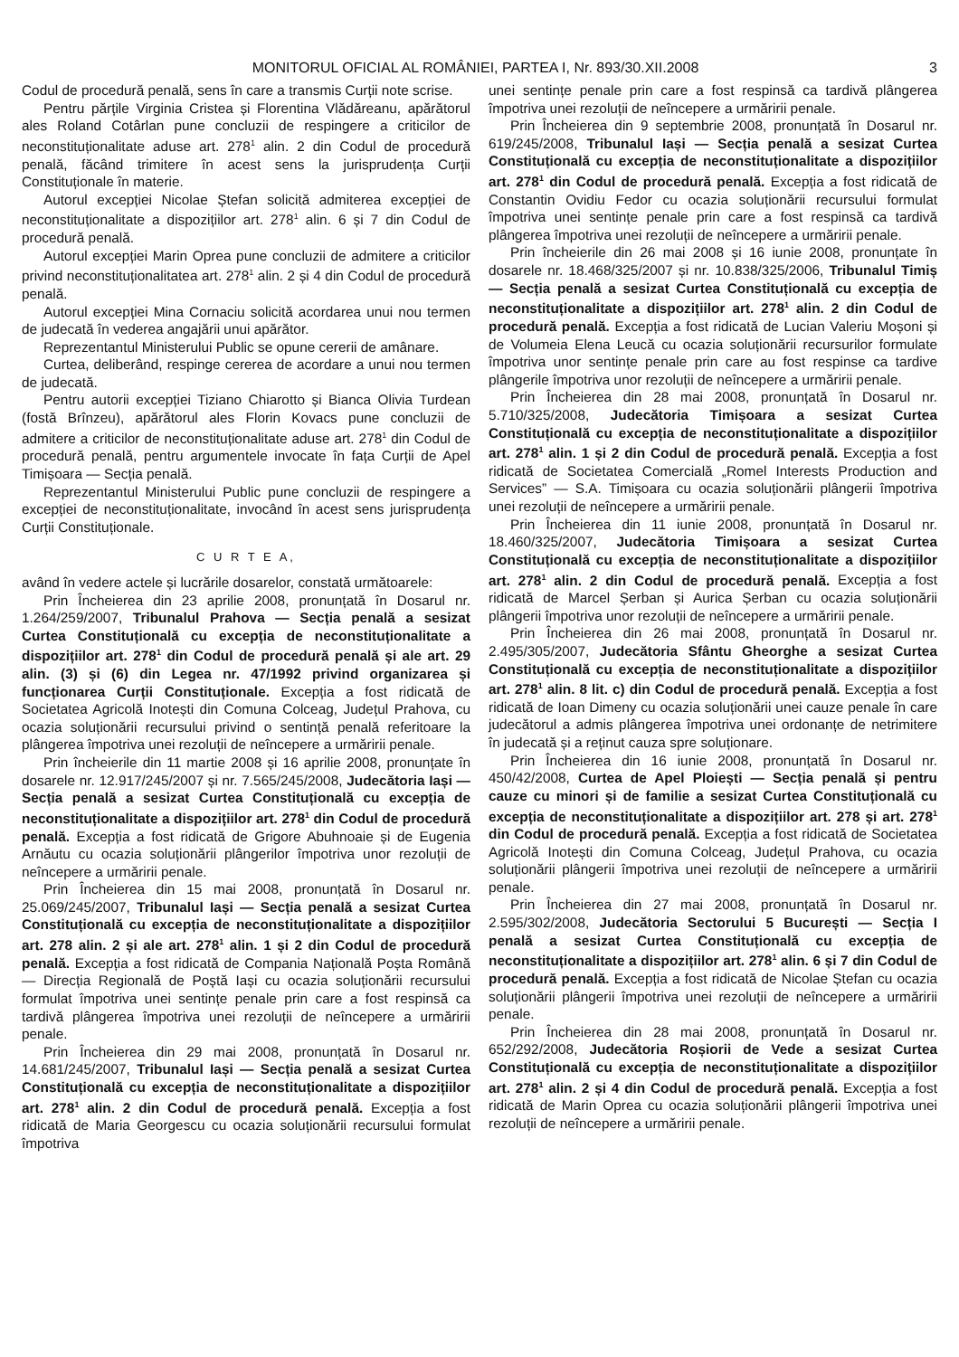MONITORUL OFICIAL AL ROMÂNIEI, PARTEA I, Nr. 893/30.XII.2008 3
Codul de procedură penală, sens în care a transmis Curții note scrise.
Pentru părțile Virginia Cristea și Florentina Vlădăreanu, apărătorul ales Roland Cotârlan pune concluzii de respingere a criticilor de neconstituționalitate aduse art. 278<sup>1</sup> alin. 2 din Codul de procedură penală, făcând trimitere în acest sens la jurisprudența Curții Constituționale în materie.
Autorul excepției Nicolae Ștefan solicită admiterea excepției de neconstituționalitate a dispozițiilor art. 278<sup>1</sup> alin. 6 și 7 din Codul de procedură penală.
Autorul excepției Marin Oprea pune concluzii de admitere a criticilor privind neconstituționalitatea art. 278<sup>1</sup> alin. 2 și 4 din Codul de procedură penală.
Autorul excepției Mina Cornaciu solicită acordarea unui nou termen de judecată în vederea angajării unui apărător.
Reprezentantul Ministerului Public se opune cererii de amânare.
Curtea, deliberând, respinge cererea de acordare a unui nou termen de judecată.
Pentru autorii excepției Tiziano Chiarotto și Bianca Olivia Turdean (fostă Brînzeu), apărătorul ales Florin Kovacs pune concluzii de admitere a criticilor de neconstituționalitate aduse art. 278<sup>1</sup> din Codul de procedură penală, pentru argumentele invocate în fața Curții de Apel Timișoara — Secția penală.
Reprezentantul Ministerului Public pune concluzii de respingere a excepției de neconstituționalitate, invocând în acest sens jurisprudența Curții Constituționale.
C U R T E A,
având în vedere actele și lucrările dosarelor, constată următoarele:
Prin Încheierea din 23 aprilie 2008, pronunțată în Dosarul nr. 1.264/259/2007, Tribunalul Prahova — Secția penală a sesizat Curtea Constituțională cu excepția de neconstituționalitate a dispozițiilor art. 278<sup>1</sup> din Codul de procedură penală și ale art. 29 alin. (3) și (6) din Legea nr. 47/1992 privind organizarea și funcționarea Curții Constituționale. Excepția a fost ridicată de Societatea Agricolă Inotești din Comuna Colceag, Județul Prahova, cu ocazia soluționării recursului privind o sentință penală referitoare la plângerea împotriva unei rezoluții de neîncepere a urmăririi penale.
Prin încheierile din 11 martie 2008 și 16 aprilie 2008, pronunțate în dosarele nr. 12.917/245/2007 și nr. 7.565/245/2008, Judecătoria Iași — Secția penală a sesizat Curtea Constituțională cu excepția de neconstituționalitate a dispozițiilor art. 278<sup>1</sup> din Codul de procedură penală. Excepția a fost ridicată de Grigore Abuhnoaie și de Eugenia Arnăutu cu ocazia soluționării plângerilor împotriva unor rezoluții de neîncepere a urmăririi penale.
Prin Încheierea din 15 mai 2008, pronunțată în Dosarul nr. 25.069/245/2007, Tribunalul Iași — Secția penală a sesizat Curtea Constituțională cu excepția de neconstituționalitate a dispozițiilor art. 278 alin. 2 și ale art. 278<sup>1</sup> alin. 1 și 2 din Codul de procedură penală. Excepția a fost ridicată de Compania Națională Poșta Română — Direcția Regională de Poștă Iași cu ocazia soluționării recursului formulat împotriva unei sentințe penale prin care a fost respinsă ca tardivă plângerea împotriva unei rezoluții de neîncepere a urmăririi penale.
Prin Încheierea din 29 mai 2008, pronunțată în Dosarul nr. 14.681/245/2007, Tribunalul Iași — Secția penală a sesizat Curtea Constituțională cu excepția de neconstituționalitate a dispozițiilor art. 278<sup>1</sup> alin. 2 din Codul de procedură penală. Excepția a fost ridicată de Maria Georgescu cu ocazia soluționării recursului formulat împotriva
unei sentințe penale prin care a fost respinsă ca tardivă plângerea împotriva unei rezoluții de neîncepere a urmăririi penale.
Prin Încheierea din 9 septembrie 2008, pronunțată în Dosarul nr. 619/245/2008, Tribunalul Iași — Secția penală a sesizat Curtea Constituțională cu excepția de neconstituționalitate a dispozițiilor art. 278<sup>1</sup> din Codul de procedură penală. Excepția a fost ridicată de Constantin Ovidiu Fedor cu ocazia soluționării recursului formulat împotriva unei sentințe penale prin care a fost respinsă ca tardivă plângerea împotriva unei rezoluții de neîncepere a urmăririi penale.
Prin încheierile din 26 mai 2008 și 16 iunie 2008, pronunțate în dosarele nr. 18.468/325/2007 și nr. 10.838/325/2006, Tribunalul Timiș — Secția penală a sesizat Curtea Constituțională cu excepția de neconstituționalitate a dispozițiilor art. 278<sup>1</sup> alin. 2 din Codul de procedură penală. Excepția a fost ridicată de Lucian Valeriu Moșoni și de Volumeia Elena Leucă cu ocazia soluționării recursurilor formulate împotriva unor sentințe penale prin care au fost respinse ca tardive plângerile împotriva unor rezoluții de neîncepere a urmăririi penale.
Prin Încheierea din 28 mai 2008, pronunțată în Dosarul nr. 5.710/325/2008, Judecătoria Timișoara a sesizat Curtea Constituțională cu excepția de neconstituționalitate a dispozițiilor art. 278<sup>1</sup> alin. 1 și 2 din Codul de procedură penală. Excepția a fost ridicată de Societatea Comercială „Romel Interests Production and Services” — S.A. Timișoara cu ocazia soluționării plângerii împotriva unei rezoluții de neîncepere a urmăririi penale.
Prin Încheierea din 11 iunie 2008, pronunțată în Dosarul nr. 18.460/325/2007, Judecătoria Timișoara a sesizat Curtea Constituțională cu excepția de neconstituționalitate a dispozițiilor art. 278<sup>1</sup> alin. 2 din Codul de procedură penală. Excepția a fost ridicată de Marcel Șerban și Aurica Șerban cu ocazia soluționării plângerii împotriva unor rezoluții de neîncepere a urmăririi penale.
Prin Încheierea din 26 mai 2008, pronunțată în Dosarul nr. 2.495/305/2007, Judecătoria Sfântu Gheorghe a sesizat Curtea Constituțională cu excepția de neconstituționalitate a dispozițiilor art. 278<sup>1</sup> alin. 8 lit. c) din Codul de procedură penală. Excepția a fost ridicată de Ioan Dimeny cu ocazia soluționării unei cauze penale în care judecătorul a admis plângerea împotriva unei ordonanțe de netrimitere în judecată și a reținut cauza spre soluționare.
Prin Încheierea din 16 iunie 2008, pronunțată în Dosarul nr. 450/42/2008, Curtea de Apel Ploiești — Secția penală și pentru cauze cu minori și de familie a sesizat Curtea Constituțională cu excepția de neconstituționalitate a dispozițiilor art. 278 și art. 278<sup>1</sup> din Codul de procedură penală. Excepția a fost ridicată de Societatea Agricolă Inotești din Comuna Colceag, Județul Prahova, cu ocazia soluționării plângerii împotriva unei rezoluții de neîncepere a urmăririi penale.
Prin Încheierea din 27 mai 2008, pronunțată în Dosarul nr. 2.595/302/2008, Judecătoria Sectorului 5 București — Secția I penală a sesizat Curtea Constituțională cu excepția de neconstituționalitate a dispozițiilor art. 278<sup>1</sup> alin. 6 și 7 din Codul de procedură penală. Excepția a fost ridicată de Nicolae Ștefan cu ocazia soluționării plângerii împotriva unei rezoluții de neîncepere a urmăririi penale.
Prin Încheierea din 28 mai 2008, pronunțată în Dosarul nr. 652/292/2008, Judecătoria Roșiorii de Vede a sesizat Curtea Constituțională cu excepția de neconstituționalitate a dispozițiilor art. 278<sup>1</sup> alin. 2 și 4 din Codul de procedură penală. Excepția a fost ridicată de Marin Oprea cu ocazia soluționării plângerii împotriva unei rezoluții de neîncepere a urmăririi penale.